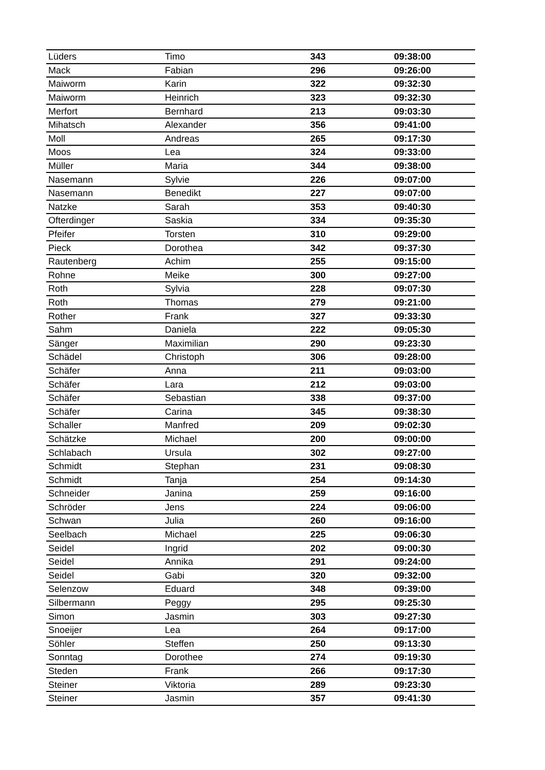| Lüders | Timo | 343 | 09:38:00 |
| Mack | Fabian | 296 | 09:26:00 |
| Maiworm | Karin | 322 | 09:32:30 |
| Maiworm | Heinrich | 323 | 09:32:30 |
| Merfort | Bernhard | 213 | 09:03:30 |
| Mihatsch | Alexander | 356 | 09:41:00 |
| Moll | Andreas | 265 | 09:17:30 |
| Moos | Lea | 324 | 09:33:00 |
| Müller | Maria | 344 | 09:38:00 |
| Nasemann | Sylvie | 226 | 09:07:00 |
| Nasemann | Benedikt | 227 | 09:07:00 |
| Natzke | Sarah | 353 | 09:40:30 |
| Ofterdinger | Saskia | 334 | 09:35:30 |
| Pfeifer | Torsten | 310 | 09:29:00 |
| Pieck | Dorothea | 342 | 09:37:30 |
| Rautenberg | Achim | 255 | 09:15:00 |
| Rohne | Meike | 300 | 09:27:00 |
| Roth | Sylvia | 228 | 09:07:30 |
| Roth | Thomas | 279 | 09:21:00 |
| Rother | Frank | 327 | 09:33:30 |
| Sahm | Daniela | 222 | 09:05:30 |
| Sänger | Maximilian | 290 | 09:23:30 |
| Schädel | Christoph | 306 | 09:28:00 |
| Schäfer | Anna | 211 | 09:03:00 |
| Schäfer | Lara | 212 | 09:03:00 |
| Schäfer | Sebastian | 338 | 09:37:00 |
| Schäfer | Carina | 345 | 09:38:30 |
| Schaller | Manfred | 209 | 09:02:30 |
| Schätzke | Michael | 200 | 09:00:00 |
| Schlabach | Ursula | 302 | 09:27:00 |
| Schmidt | Stephan | 231 | 09:08:30 |
| Schmidt | Tanja | 254 | 09:14:30 |
| Schneider | Janina | 259 | 09:16:00 |
| Schröder | Jens | 224 | 09:06:00 |
| Schwan | Julia | 260 | 09:16:00 |
| Seelbach | Michael | 225 | 09:06:30 |
| Seidel | Ingrid | 202 | 09:00:30 |
| Seidel | Annika | 291 | 09:24:00 |
| Seidel | Gabi | 320 | 09:32:00 |
| Selenzow | Eduard | 348 | 09:39:00 |
| Silbermann | Peggy | 295 | 09:25:30 |
| Simon | Jasmin | 303 | 09:27:30 |
| Snoeijer | Lea | 264 | 09:17:00 |
| Söhler | Steffen | 250 | 09:13:30 |
| Sonntag | Dorothee | 274 | 09:19:30 |
| Steden | Frank | 266 | 09:17:30 |
| Steiner | Viktoria | 289 | 09:23:30 |
| Steiner | Jasmin | 357 | 09:41:30 |